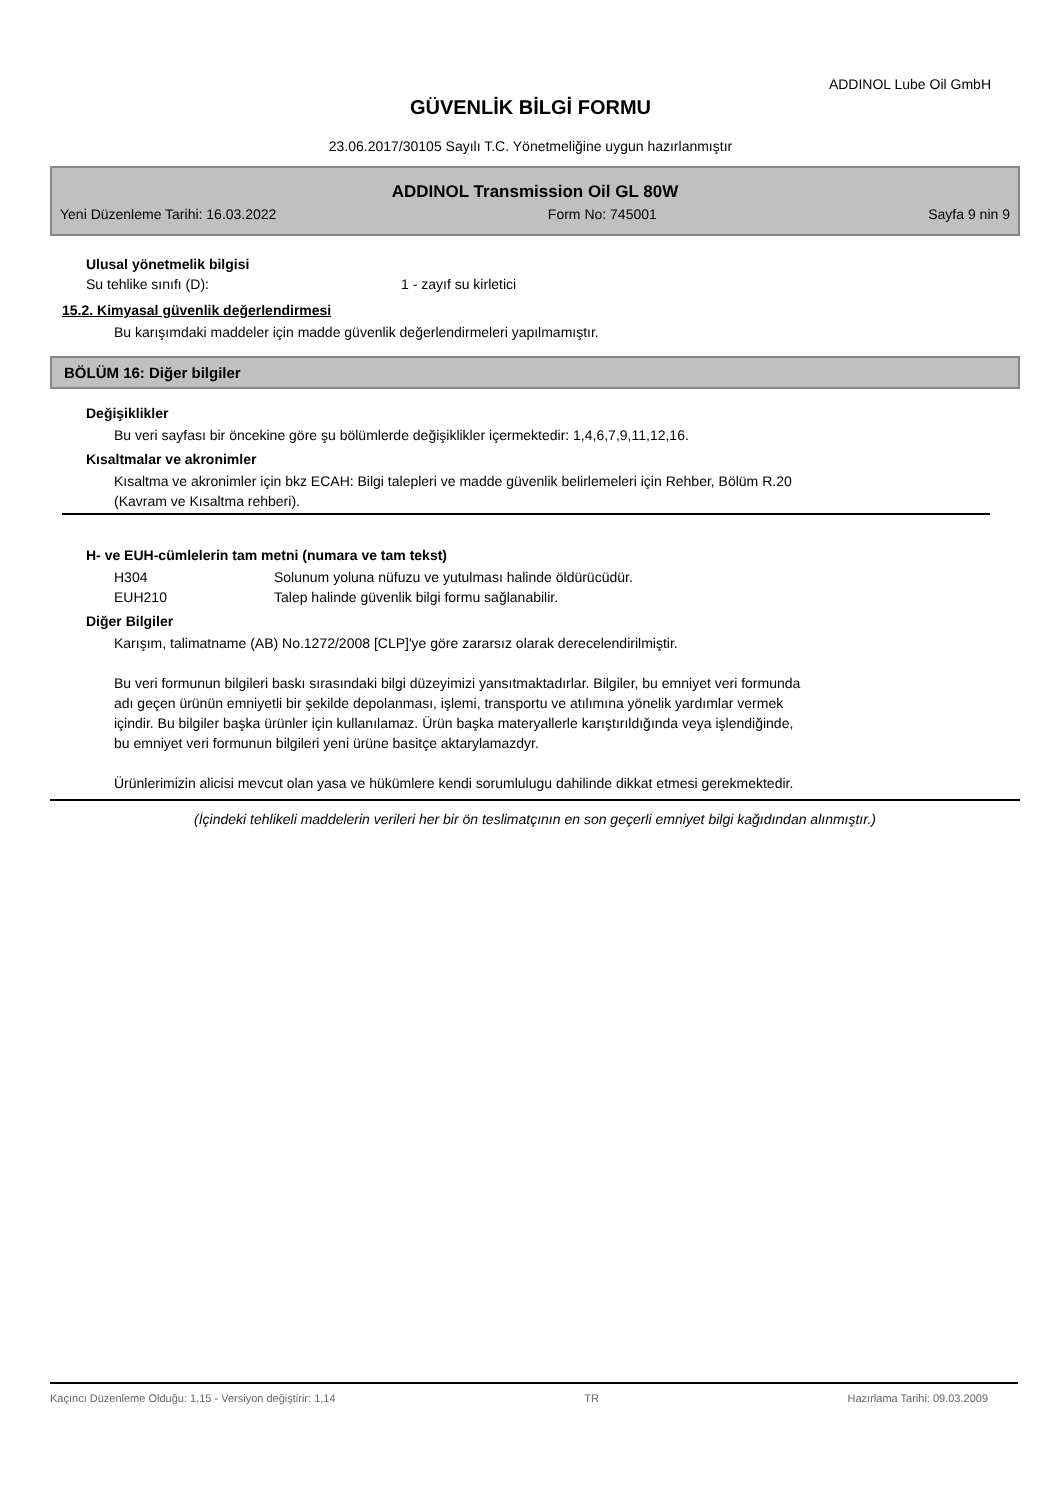ADDINOL Lube Oil GmbH
GÜVENLİK BİLGİ FORMU
23.06.2017/30105 Sayılı T.C. Yönetmeliğine uygun hazırlanmıştır
ADDINOL Transmission Oil GL 80W
Yeni Düzenleme Tarihi: 16.03.2022 Form No: 745001 Sayfa 9 nin 9
Ulusal yönetmelik bilgisi
Su tehlike sınıfı (D): 1 - zayıf su kirletici
15.2. Kimyasal güvenlik değerlendirmesi
Bu karışımdaki maddeler için madde güvenlik değerlendirmeleri yapılmamıştır.
BÖLÜM 16: Diğer bilgiler
Değişiklikler
Bu veri sayfası bir öncekine göre şu bölümlerde değişiklikler içermektedir: 1,4,6,7,9,11,12,16.
Kısaltmalar ve akronimler
Kısaltma ve akronimler için bkz ECAH: Bilgi talepleri ve madde güvenlik belirlemeleri için Rehber, Bölüm R.20
(Kavram ve Kısaltma rehberi).
H- ve EUH-cümlelerin tam metni (numara ve tam tekst)
H304 Solunum yoluna nüfuzu ve yutulması halinde öldürücüdür.
EUH210 Talep halinde güvenlik bilgi formu sağlanabilir.
Diğer Bilgiler
Karışım, talimatname (AB) No.1272/2008 [CLP]'ye göre zararsız olarak derecelendirilmiştir.
Bu veri formunun bilgileri baskı sırasındaki bilgi düzeyimizi yansıtmaktadırlar. Bilgiler, bu emniyet veri formunda
adı geçen ürünün emniyetli bir şekilde depolanması, işlemi, transportu ve atılımına yönelik yardımlar vermek
içindir. Bu bilgiler başka ürünler için kullanılamaz. Ürün başka materyallerle karıştırıldığında veya işlendiğinde,
bu emniyet veri formunun bilgileri yeni ürüne basitçe aktarylamazdyr.
Ürünlerimizin alicisi mevcut olan yasa ve hükümlere kendi sorumlulugu dahilinde dikkat etmesi gerekmektedir.
(İçindeki tehlikeli maddelerin verileri her bir ön teslimatçının en son geçerli emniyet bilgi kağıdından alınmıştır.)
Kaçıncı Düzenleme Olduğu: 1,15 - Versiyon değiştirir: 1,14 TR Hazırlama Tarihi: 09.03.2009